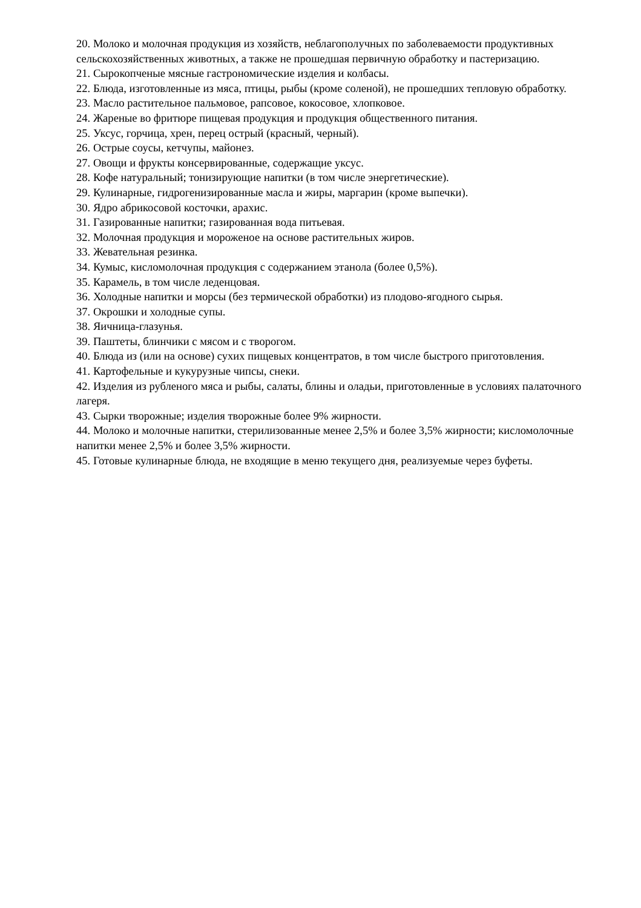20. Молоко и молочная продукция из хозяйств, неблагополучных по заболеваемости продуктивных сельскохозяйственных животных, а также не прошедшая первичную обработку и пастеризацию.
21. Сырокопченые мясные гастрономические изделия и колбасы.
22. Блюда, изготовленные из мяса, птицы, рыбы (кроме соленой), не прошедших тепловую обработку.
23. Масло растительное пальмовое, рапсовое, кокосовое, хлопковое.
24. Жареные во фритюре пищевая продукция и продукция общественного питания.
25. Уксус, горчица, хрен, перец острый (красный, черный).
26. Острые соусы, кетчупы, майонез.
27. Овощи и фрукты консервированные, содержащие уксус.
28. Кофе натуральный; тонизирующие напитки (в том числе энергетические).
29. Кулинарные, гидрогенизированные масла и жиры, маргарин (кроме выпечки).
30. Ядро абрикосовой косточки, арахис.
31. Газированные напитки; газированная вода питьевая.
32. Молочная продукция и мороженое на основе растительных жиров.
33. Жевательная резинка.
34. Кумыс, кисломолочная продукция с содержанием этанола (более 0,5%).
35. Карамель, в том числе леденцовая.
36. Холодные напитки и морсы (без термической обработки) из плодово-ягодного сырья.
37. Окрошки и холодные супы.
38. Яичница-глазунья.
39. Паштеты, блинчики с мясом и с творогом.
40. Блюда из (или на основе) сухих пищевых концентратов, в том числе быстрого приготовления.
41. Картофельные и кукурузные чипсы, снеки.
42. Изделия из рубленого мяса и рыбы, салаты, блины и оладьи, приготовленные в условиях палаточного лагеря.
43. Сырки творожные; изделия творожные более 9% жирности.
44. Молоко и молочные напитки, стерилизованные менее 2,5% и более 3,5% жирности; кисломолочные напитки менее 2,5% и более 3,5% жирности.
45. Готовые кулинарные блюда, не входящие в меню текущего дня, реализуемые через буфеты.